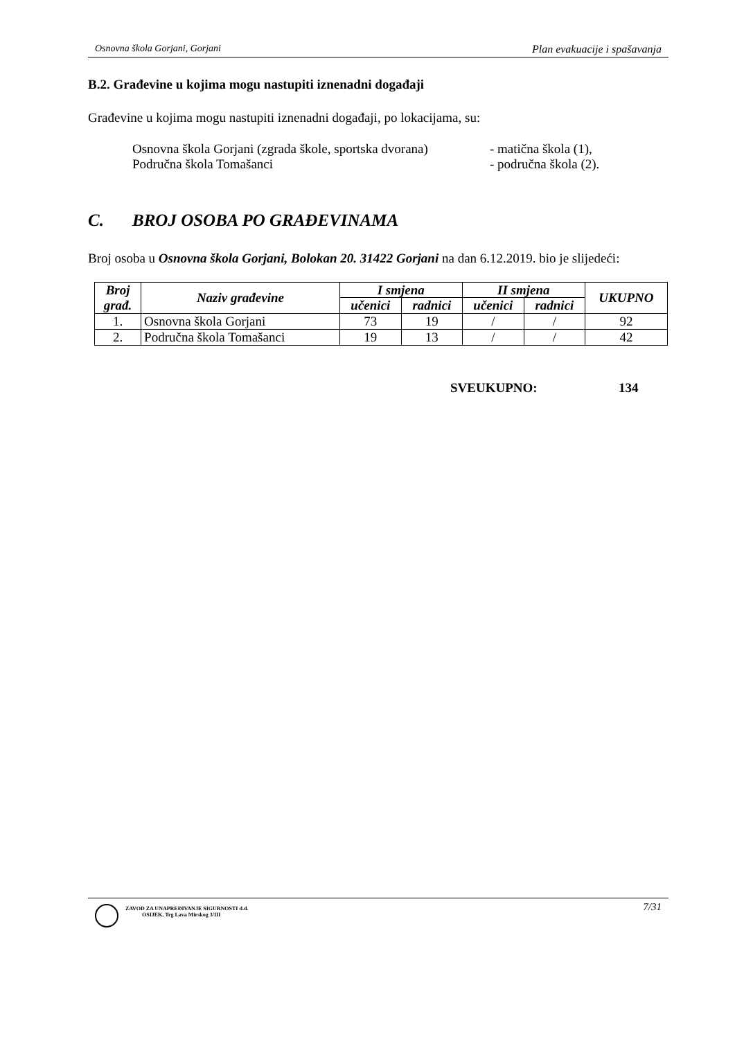Osnovna škola Gorjani, Gorjani Plan evakuacije i spašavanja
B.2. Građevine u kojima mogu nastupiti iznenadni događaji
Građevine u kojima mogu nastupiti iznenadni događaji, po lokacijama, su:
Osnovna škola Gorjani (zgrada škole, sportska dvorana) - matična škola (1),
Područna škola Tomašanci - područna škola (2).
C. BROJ OSOBA PO GRAĐEVINAMA
Broj osoba u Osnovna škola Gorjani, Bolokan 20. 31422 Gorjani na dan 6.12.2019. bio je slijedeći:
| Broj građ. | Naziv građevine | I smjena | | II smjena | | UKUPNO |
| --- | --- | --- | --- | --- | --- | --- |
| | | učenici | radnici | učenici | radnici | |
| 1. | Osnovna škola Gorjani | 73 | 19 | / | / | 92 |
| 2. | Područna škola Tomašanci | 19 | 13 | / | / | 42 |
SVEUKUPNO: 134
ZAVOD ZA UNAPREĐIVANJE SIGURNOSTI d.d.
OSIJEK, Trg Lava Mirskog 3/III
7/31